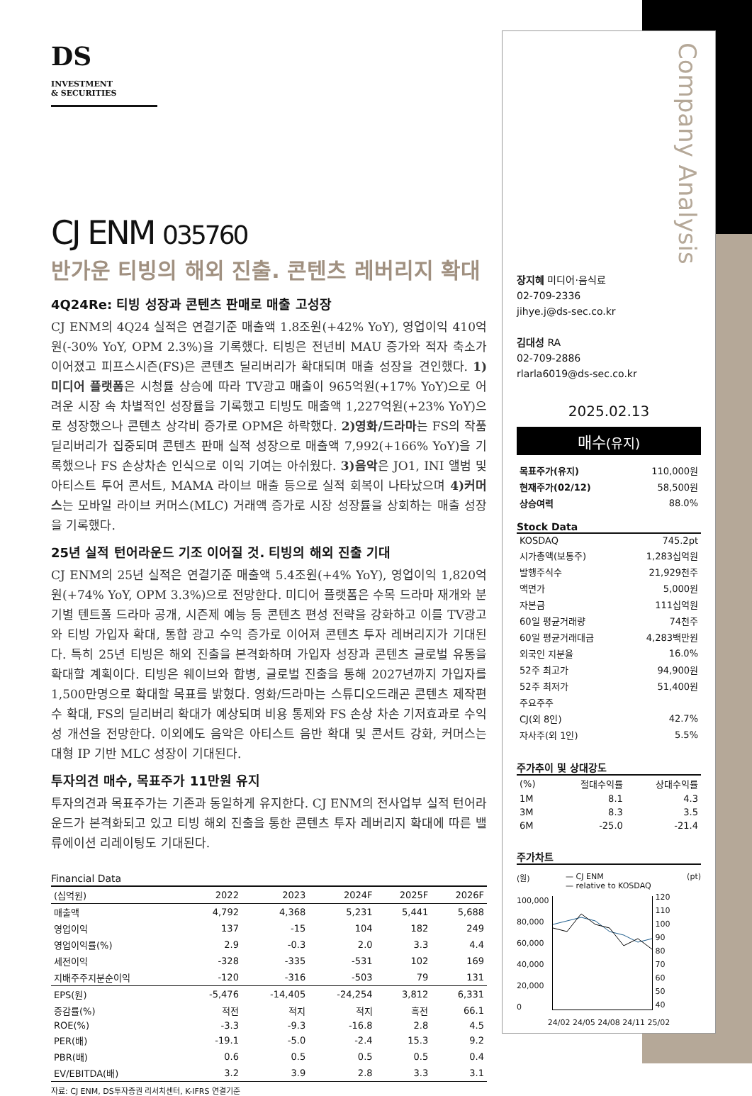장지혜 미디어·음식료
02-709-2336
jihye.j@ds-sec.co.kr
김대성 RA
02-709-2886
rlarla6019@ds-sec.co.kr
2025.02.13
매수(유지)
| 목표주가(유지) | 110,000원 |
| 현재주가(02/12) | 58,500원 |
| 상승여력 | 88.0% |
Stock Data
| KOSDAQ | 745.2pt |
| 시가총액(보통주) | 1,283십억원 |
| 발행주식수 | 21,929천주 |
| 액면가 | 5,000원 |
| 자본금 | 111십억원 |
| 60일 평균거래량 | 74천주 |
| 60일 평균거래대금 | 4,283백만원 |
| 외국인 지분율 | 16.0% |
| 52주 최고가 | 94,900원 |
| 52주 최저가 | 51,400원 |
| 주요주주 | |
| CJ(외 8인) | 42.7% |
| 자사주(외 1인) | 5.5% |
주가추이 및 상대강도
| (%) | 절대수익률 | 상대수익률 |
| 1M | 8.1 | 4.3 |
| 3M | 8.3 | 3.5 |
| 6M | -25.0 | -21.4 |
주가차트
(원) — CJ ENM
— relative to KOSDAQ (pt)
100,000
80,000
60,000
40,000
20,000
0
120
110
100
90
80
70
60
50
40
24/02 24/05 24/08 24/11 25/02
Company Analysis
DS INVESTMENT
& SECURITIES
CJ ENM 035760
반가운 티빙의 해외 진출. 콘텐츠 레버리지 확대
4Q24Re: 티빙 성장과 콘텐츠 판매로 매출 고성장
CJ ENM의 4Q24 실적은 연결기준 매출액 1.8조원(+42% YoY), 영업이익 410억원(-30% YoY, OPM 2.3%)을 기록했다. 티빙은 전년비 MAU 증가와 적자 축소가 이어졌고 피프스시즌(FS)은 콘텐츠 딜리버리가 확대되며 매출 성장을 견인했다. 1)미디어 플랫폼은 시청률 상승에 따라 TV광고 매출이 965억원(+17% YoY)으로 어려운 시장 속 차별적인 성장률을 기록했고 티빙도 매출액 1,227억원(+23% YoY)으로 성장했으나 콘텐츠 상각비 증가로 OPM은 하락했다. 2)영화/드라마는 FS의 작품 딜리버리가 집중되며 콘텐츠 판매 실적 성장으로 매출액 7,992(+166% YoY)을 기록했으나 FS 손상차손 인식으로 이익 기여는 아쉬웠다. 3)음악은 JO1, INI 앨범 및 아티스트 투어 콘서트, MAMA 라이브 매출 등으로 실적 회복이 나타났으며 4)커머스는 모바일 라이브 커머스(MLC) 거래액 증가로 시장 성장률을 상회하는 매출 성장을 기록했다.
25년 실적 턴어라운드 기조 이어질 것. 티빙의 해외 진출 기대
CJ ENM의 25년 실적은 연결기준 매출액 5.4조원(+4% YoY), 영업이익 1,820억원(+74% YoY, OPM 3.3%)으로 전망한다. 미디어 플랫폼은 수목 드라마 재개와 분기별 텐트폴 드라마 공개, 시즌제 예능 등 콘텐츠 편성 전략을 강화하고 이를 TV광고와 티빙 가입자 확대, 통합 광고 수익 증가로 이어져 콘텐츠 투자 레버리지가 기대된다. 특히 25년 티빙은 해외 진출을 본격화하며 가입자 성장과 콘텐츠 글로벌 유통을 확대할 계획이다. 티빙은 웨이브와 합병, 글로벌 진출을 통해 2027년까지 가입자를 1,500만명으로 확대할 목표를 밝혔다. 영화/드라마는 스튜디오드래곤 콘텐츠 제작편수 확대, FS의 딜리버리 확대가 예상되며 비용 통제와 FS 손상 차손 기저효과로 수익성 개선을 전망한다. 이외에도 음악은 아티스트 음반 확대 및 콘서트 강화, 커머스는 대형 IP 기반 MLC 성장이 기대된다.
투자의견 매수, 목표주가 11만원 유지
투자의견과 목표주가는 기존과 동일하게 유지한다. CJ ENM의 전사업부 실적 턴어라운드가 본격화되고 있고 티빙 해외 진출을 통한 콘텐츠 투자 레버리지 확대에 따른 밸류에이션 리레이팅도 기대된다.
Financial Data
| (십억원) | 2022 | 2023 | 2024F | 2025F | 2026F |
| --- | --- | --- | --- | --- | --- |
| 매출액 | 4,792 | 4,368 | 5,231 | 5,441 | 5,688 |
| 영업이익 | 137 | -15 | 104 | 182 | 249 |
| 영업이익률(%) | 2.9 | -0.3 | 2.0 | 3.3 | 4.4 |
| 세전이익 | -328 | -335 | -531 | 102 | 169 |
| 지배주주지분순이익 | -120 | -316 | -503 | 79 | 131 |
| EPS(원) | -5,476 | -14,405 | -24,254 | 3,812 | 6,331 |
| 증감률(%) | 적전 | 적지 | 적지 | 흑전 | 66.1 |
| ROE(%) | -3.3 | -9.3 | -16.8 | 2.8 | 4.5 |
| PER(배) | -19.1 | -5.0 | -2.4 | 15.3 | 9.2 |
| PBR(배) | 0.6 | 0.5 | 0.5 | 0.5 | 0.4 |
| EV/EBITDA(배) | 3.2 | 3.9 | 2.8 | 3.3 | 3.1 |
자료: CJ ENM, DS투자증권 리서치센터, K-IFRS 연결기준